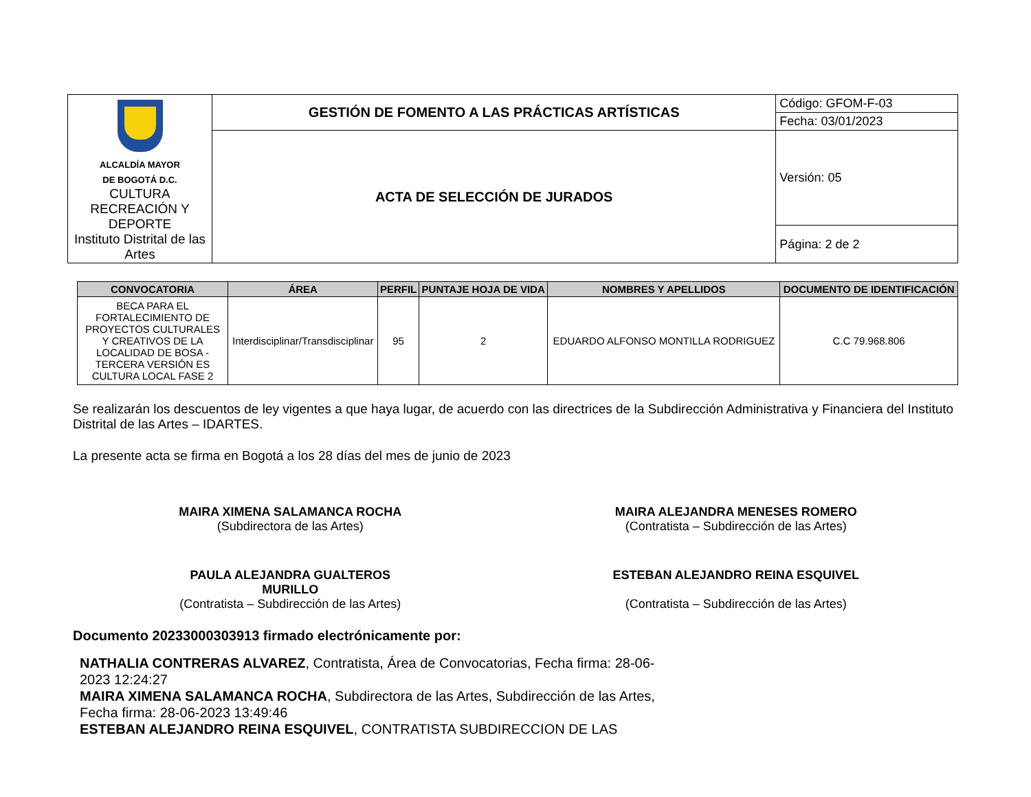| ALCALDÍA MAYOR DE BOGOTÁ D.C. CULTURA RECREACIÓN Y DEPORTE Instituto Distrital de las Artes | GESTIÓN DE FOMENTO A LAS PRÁCTICAS ARTÍSTICAS | Código: GFOM-F-03 |
| | | Fecha: 03/01/2023 |
| | ACTA DE SELECCIÓN DE JURADOS | Versión: 05 |
| | | Página: 2 de 2 |
| CONVOCATORIA | ÁREA | PERFIL | PUNTAJE HOJA DE VIDA | NOMBRES Y APELLIDOS | DOCUMENTO DE IDENTIFICACIÓN |
| --- | --- | --- | --- | --- | --- |
| BECA PARA EL FORTALECIMIENTO DE PROYECTOS CULTURALES Y CREATIVOS DE LA LOCALIDAD DE BOSA - TERCERA VERSIÓN ES CULTURA LOCAL FASE 2 | Interdisciplinar/Transdisciplinar | 95 | 2 | EDUARDO ALFONSO MONTILLA RODRIGUEZ | C.C 79.968.806 |
Se realizarán los descuentos de ley vigentes a que haya lugar, de acuerdo con las directrices de la Subdirección Administrativa y Financiera del Instituto Distrital de las Artes – IDARTES.
La presente acta se firma en Bogotá a los 28 días del mes de junio de 2023
MAIRA XIMENA SALAMANCA ROCHA
(Subdirectora de las Artes)
MAIRA ALEJANDRA MENESES ROMERO
(Contratista – Subdirección de las Artes)
PAULA ALEJANDRA GUALTEROS
MURILLO
(Contratista – Subdirección de las Artes)
ESTEBAN ALEJANDRO REINA ESQUIVEL
(Contratista – Subdirección de las Artes)
Documento 20233000303913 firmado electrónicamente por:
NATHALIA CONTRERAS ALVAREZ, Contratista, Área de Convocatorias, Fecha firma: 28-06-2023 12:24:27
MAIRA XIMENA SALAMANCA ROCHA, Subdirectora de las Artes, Subdirección de las Artes, Fecha firma: 28-06-2023 13:49:46
ESTEBAN ALEJANDRO REINA ESQUIVEL, CONTRATISTA SUBDIRECCION DE LAS